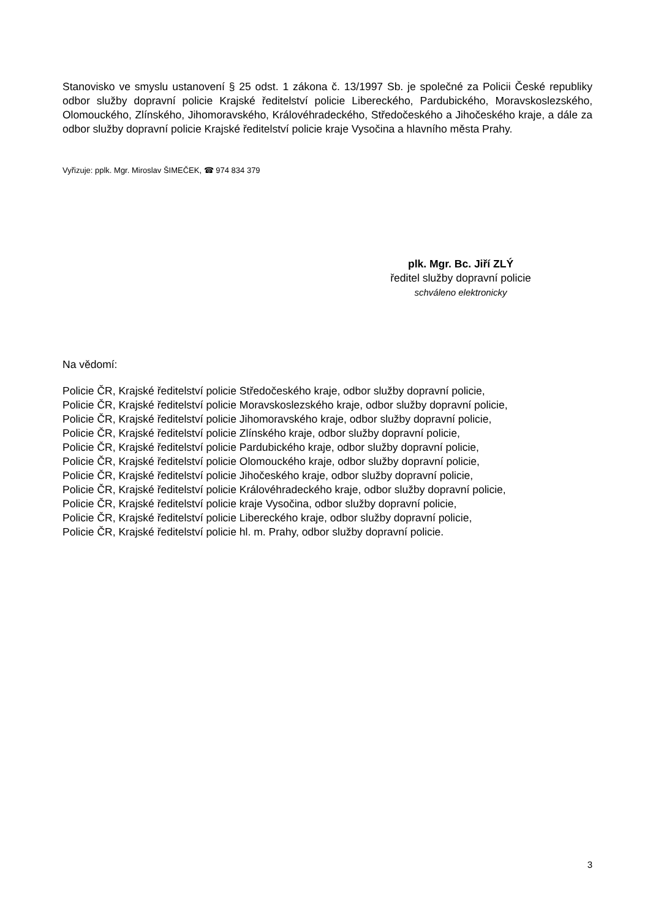Stanovisko ve smyslu ustanovení § 25 odst. 1 zákona č. 13/1997 Sb. je společné za Policii České republiky odbor služby dopravní policie Krajské ředitelství policie Libereckého, Pardubického, Moravskoslezského, Olomouckého, Zlínského, Jihomoravského, Královéhradeckého, Středočeského a Jihočeského kraje, a dále za odbor služby dopravní policie Krajské ředitelství policie kraje Vysočina a hlavního města Prahy.
Vyřizuje: pplk. Mgr. Miroslav ŠIMEČEK, ☎ 974 834 379
plk. Mgr. Bc. Jiří ZLÝ
ředitel služby dopravní policie
schváleno elektronicky
Na vědomí:
Policie ČR, Krajské ředitelství policie Středočeského kraje, odbor služby dopravní policie,
Policie ČR, Krajské ředitelství policie Moravskoslezského kraje, odbor služby dopravní policie,
Policie ČR, Krajské ředitelství policie Jihomoravského kraje, odbor služby dopravní policie,
Policie ČR, Krajské ředitelství policie Zlínského kraje, odbor služby dopravní policie,
Policie ČR, Krajské ředitelství policie Pardubického kraje, odbor služby dopravní policie,
Policie ČR, Krajské ředitelství policie Olomouckého kraje, odbor služby dopravní policie,
Policie ČR, Krajské ředitelství policie Jihočeského kraje, odbor služby dopravní policie,
Policie ČR, Krajské ředitelství policie Královéhradeckého kraje, odbor služby dopravní policie,
Policie ČR, Krajské ředitelství policie kraje Vysočina, odbor služby dopravní policie,
Policie ČR, Krajské ředitelství policie Libereckého kraje, odbor služby dopravní policie,
Policie ČR, Krajské ředitelství policie hl. m. Prahy, odbor služby dopravní policie.
3